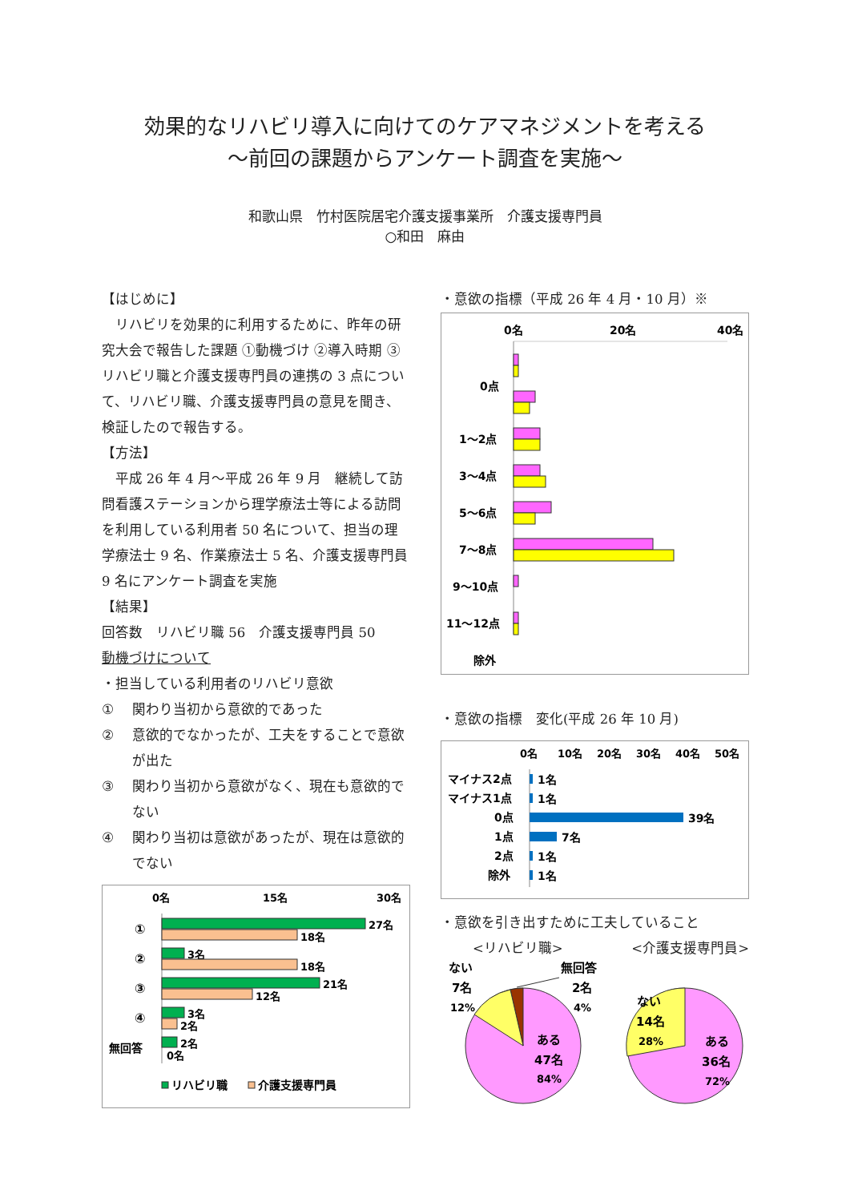効果的なリハビリ導入に向けてのケアマネジメントを考える
～前回の課題からアンケート調査を実施～
和歌山県　竹村医院居宅介護支援事業所　介護支援専門員
○和田　麻由
【はじめに】
リハビリを効果的に利用するために、昨年の研究大会で報告した課題 ①動機づけ ②導入時期 ③リハビリ職と介護支援専門員の連携の 3 点について、リハビリ職、介護支援専門員の意見を聞き、検証したので報告する。
【方法】
平成 26 年 4 月～平成 26 年 9 月　継続して訪問看護ステーションから理学療法士等による訪問を利用している利用者 50 名について、担当の理学療法士 9 名、作業療法士 5 名、介護支援専門員 9 名にアンケート調査を実施
【結果】
回答数　リハビリ職 56　介護支援専門員 50
動機づけについて
・担当している利用者のリハビリ意欲
① 関わり当初から意欲的であった
② 意欲的でなかったが、工夫をすることで意欲が出た
③ 関わり当初から意欲がなく、現在も意欲的でない
④ 関わり当初は意欲があったが、現在は意欲的でない
0名
15名
30名
①
27名
18名
②
3名
18名
③
21名
12名
④
3名
2名
無回答
2名
0名
リハビリ職
介護支援専門員
・意欲の指標（平成 26 年 4 月・10 月）※
0名
20名
40名
0点
1～2点
3～4点
5～6点
7～8点
9～10点
11～12点
除外
・意欲の指標　変化(平成 26 年 10 月)
0名
10名
20名
30名
40名
50名
マイナス2点
1名
マイナス1点
1名
0点
39名
1点
7名
2点
1名
除外
1名
・意欲を引き出すために工夫していること
<リハビリ職> <介護支援専門員>
ない
7名
12%
無回答
2名
4%
ある
47名
84%
ない
14名
28%
ある
36名
72%